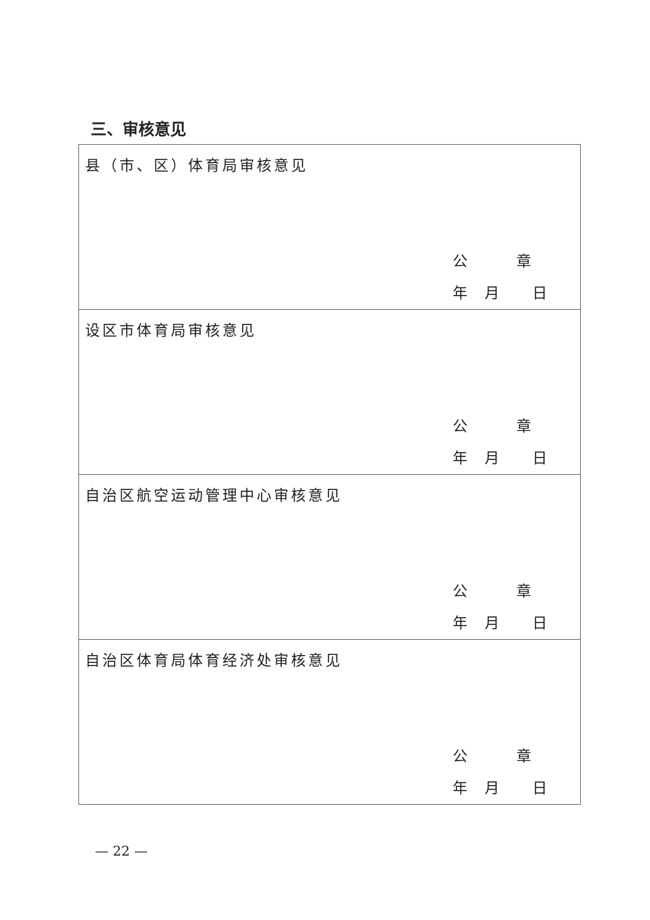三、审核意见
| 县（市、区）体育局审核意见 公 章 年 月 日 |
| 设区市体育局审核意见 公 章 年 月 日 |
| 自治区航空运动管理中心审核意见 公 章 年 月 日 |
| 自治区体育局体育经济处审核意见 公 章 年 月 日 |
— 22 —